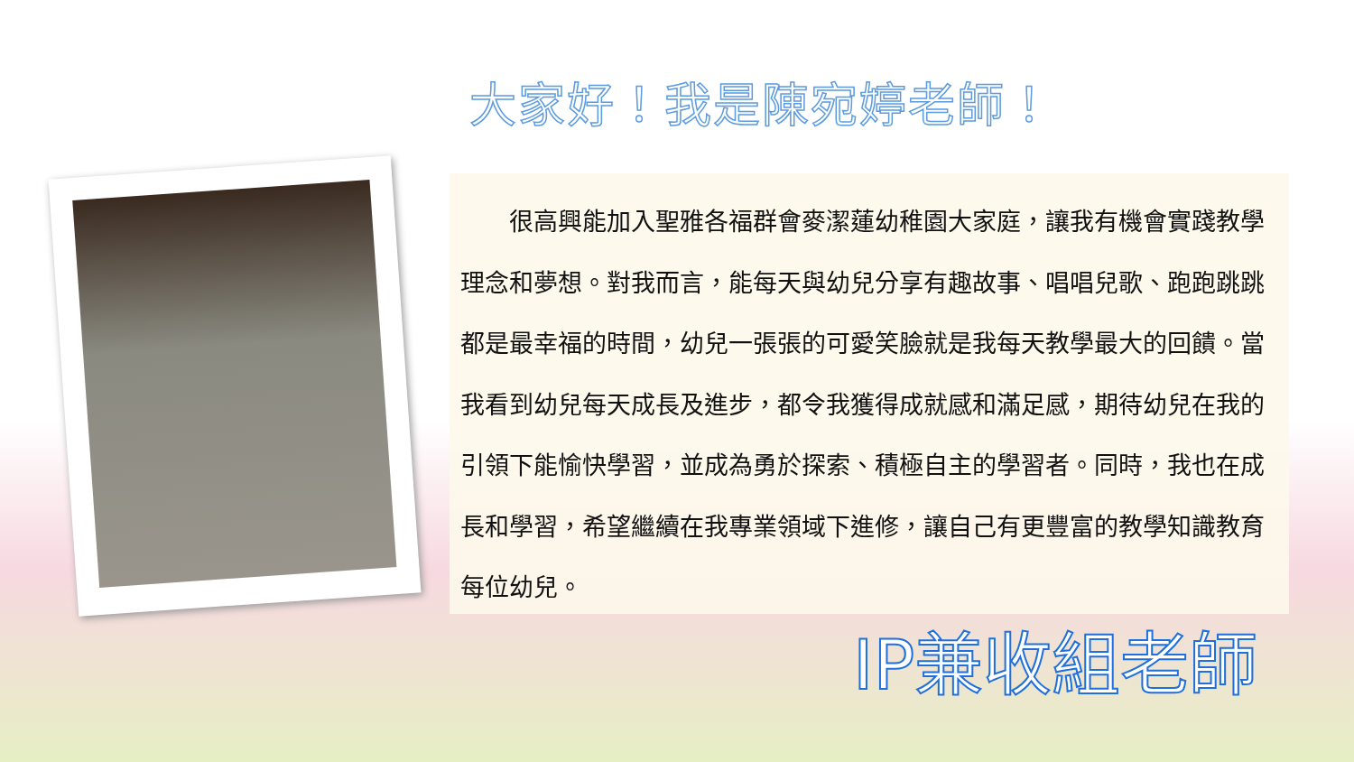大家好！我是陳宛婷老師！
　　很高興能加入聖雅各福群會麥潔蓮幼稚園大家庭，讓我有機會實踐教學理念和夢想。對我而言，能每天與幼兒分享有趣故事、唱唱兒歌、跑跑跳跳都是最幸福的時間，幼兒一張張的可愛笑臉就是我每天教學最大的回饋。當我看到幼兒每天成長及進步，都令我獲得成就感和滿足感，期待幼兒在我的引領下能愉快學習，並成為勇於探索、積極自主的學習者。同時，我也在成長和學習，希望繼續在我專業領域下進修，讓自己有更豐富的教學知識教育每位幼兒。
IP兼收組老師